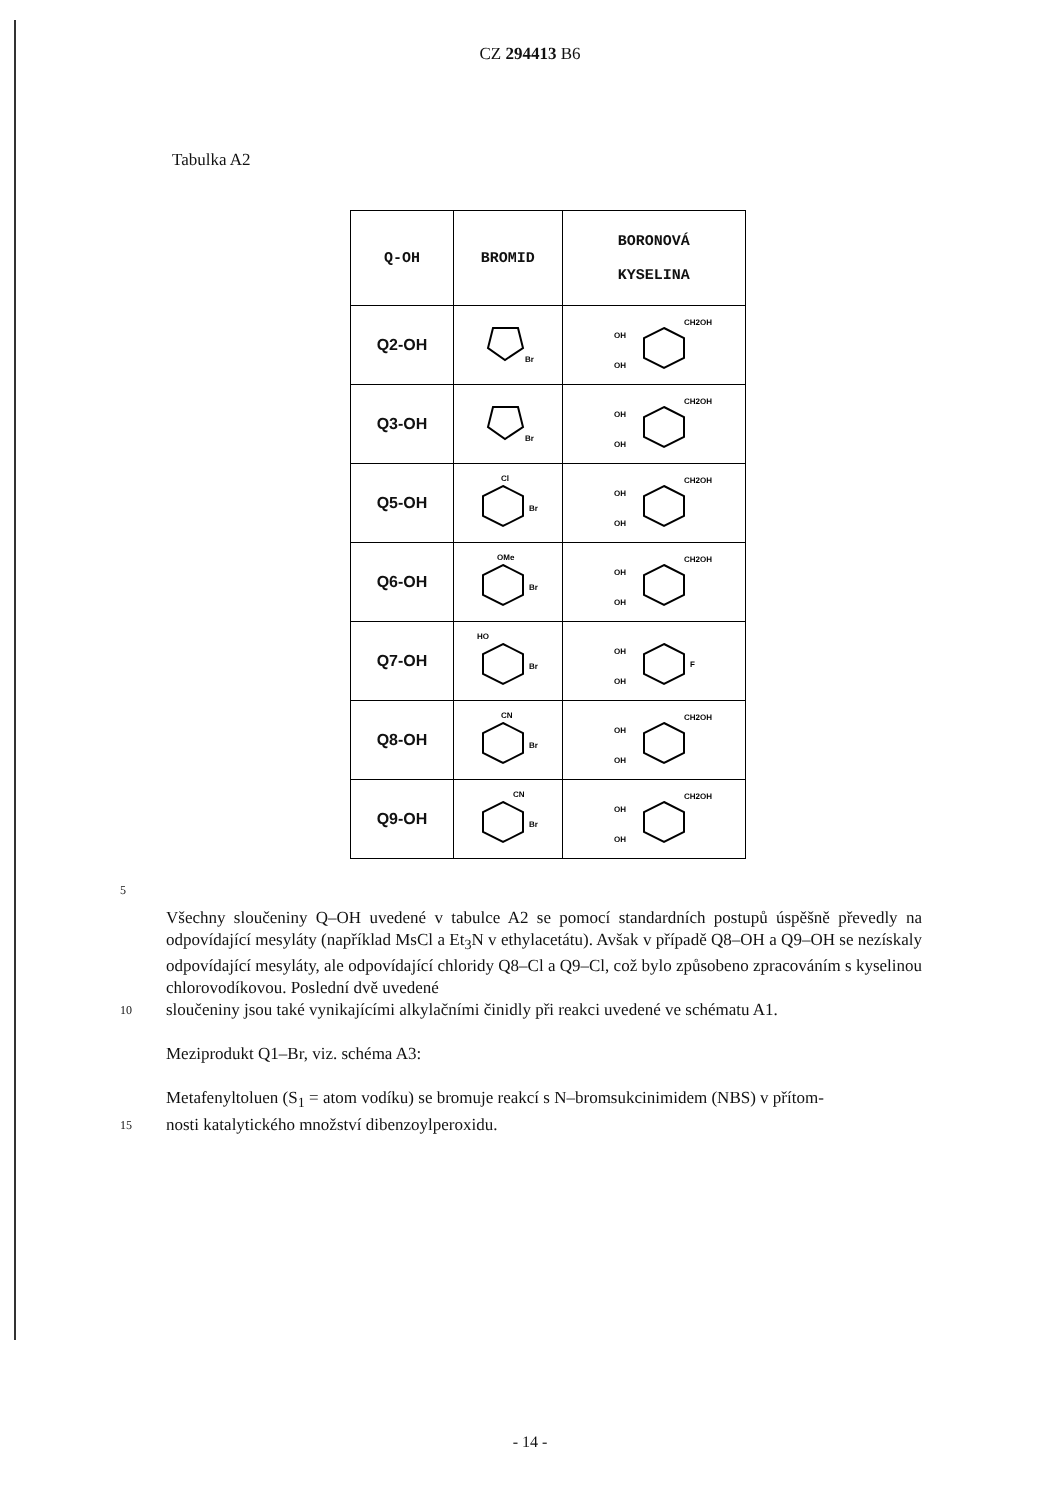CZ 294413 B6
Tabulka A2
| Q-OH | BROMID | BORONOVÁ KYSELINA |
| --- | --- | --- |
| Q2-OH | Br | OH OH CH2OH |
| Q3-OH | Br | OH OH CH2OH |
| Q5-OH | Cl Br | OH OH CH2OH |
| Q6-OH | OMe Br | OH OH CH2OH |
| Q7-OH | HO Br | OH OH F |
| Q8-OH | CN Br | OH OH CH2OH |
| Q9-OH | CN Br | OH OH CH2OH |
5
Všechny sloučeniny Q–OH uvedené v tabulce A2 se pomocí standardních postupů úspěšně převedly na odpovídající mesyláty (například MsCl a Et<sub>3</sub>N v ethylacetátu). Avšak v případě Q8–OH a Q9–OH se nezískaly odpovídající mesyláty, ale odpovídající chloridy Q8–Cl a Q9–Cl, což bylo způsobeno zpracováním s kyselinou chlorovodíkovou. Poslední dvě uvedené
10
sloučeniny jsou také vynikajícími alkylačními činidly při reakci uvedené ve schématu A1.
Meziprodukt Q1–Br, viz. schéma A3:
Metafenyltoluen (S<sub>1</sub> = atom vodíku) se bromuje reakcí s N–bromsukcinimidem (NBS) v přítom-
15
nosti katalytického množství dibenzoylperoxidu.
- 14 -